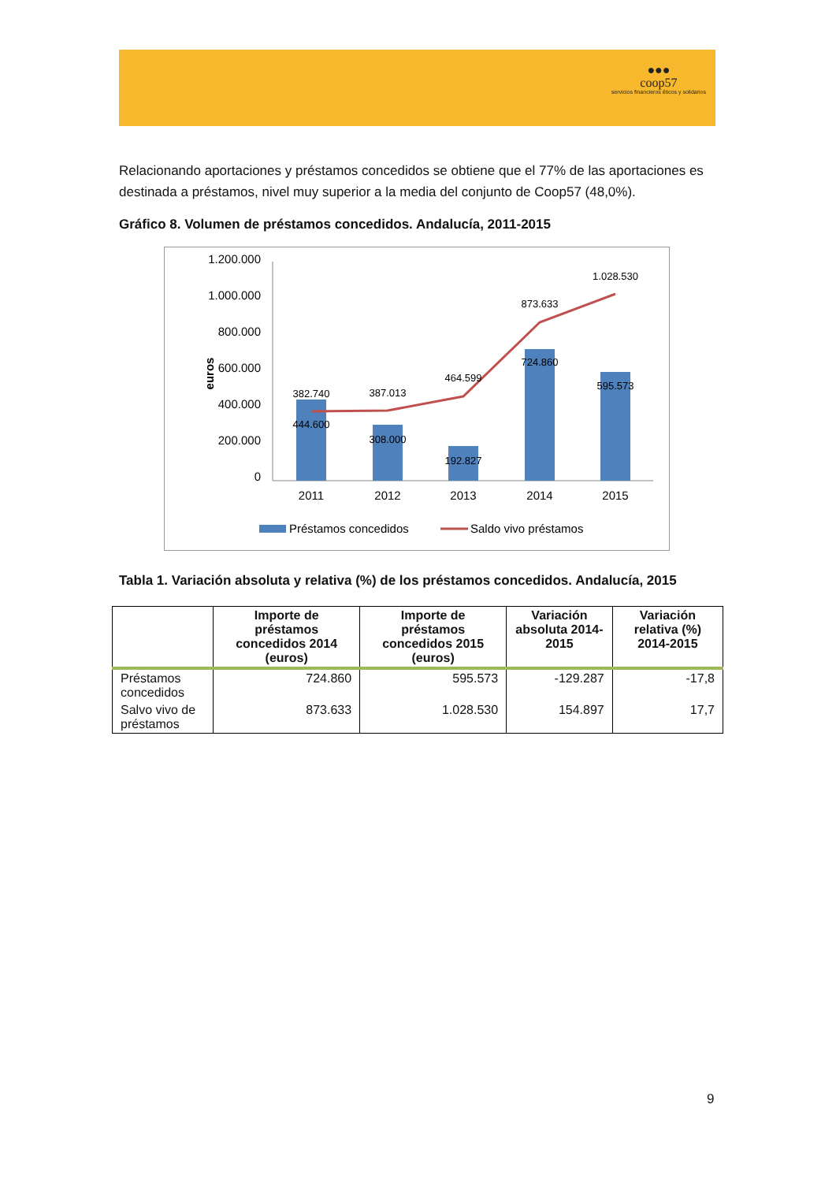●●●
coop57
servicios financieros éticos y solidarios
Relacionando aportaciones y préstamos concedidos se obtiene que el 77% de las aportaciones es destinada a préstamos, nivel muy superior a la media del conjunto de Coop57 (48,0%).
Gráfico 8. Volumen de préstamos concedidos. Andalucía, 2011-2015
1.200.000
1.000.000
800.000
600.000
400.000
200.000
0
euros
382.740
387.013
464.599
873.633
1.028.530
444.600
308.000
192.827
724.860
595.573
2011
2012
2013
2014
2015
Préstamos concedidos
Saldo vivo préstamos
Tabla 1. Variación absoluta y relativa (%) de los préstamos concedidos. Andalucía, 2015
| | Importe de préstamos concedidos 2014 (euros) | Importe de préstamos concedidos 2015 (euros) | Variación absoluta 2014-2015 | Variación relativa (%) 2014-2015 |
| --- | --- | --- | --- | --- |
| Préstamos concedidos | 724.860 | 595.573 | -129.287 | -17,8 |
| Salvo vivo de préstamos | 873.633 | 1.028.530 | 154.897 | 17,7 |
9